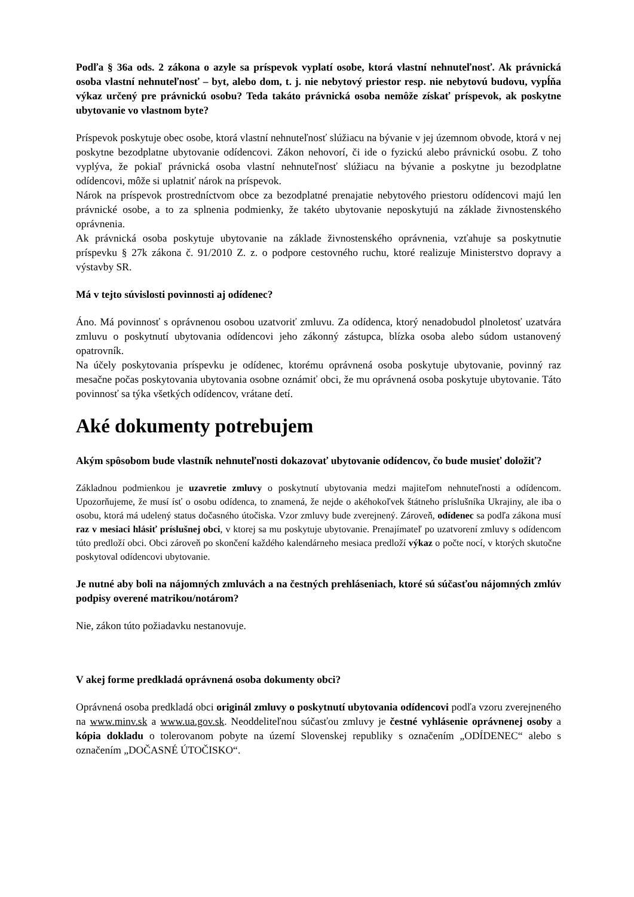Podľa § 36a ods. 2 zákona o azyle sa príspevok vyplatí osobe, ktorá vlastní nehnuteľnosť. Ak právnická osoba vlastní nehnuteľnosť – byt, alebo dom, t. j. nie nebytový priestor resp. nie nebytovú budovu, vypĺňa výkaz určený pre právnickú osobu? Teda takáto právnická osoba nemôže získať príspevok, ak poskytne ubytovanie vo vlastnom byte?
Príspevok poskytuje obec osobe, ktorá vlastní nehnuteľnosť slúžiacu na bývanie v jej územnom obvode, ktorá v nej poskytne bezodplatne ubytovanie odídencovi. Zákon nehovorí, či ide o fyzickú alebo právnickú osobu. Z toho vyplýva, že pokiaľ právnická osoba vlastní nehnuteľnosť slúžiacu na bývanie a poskytne ju bezodplatne odídencovi, môže si uplatniť nárok na príspevok.
Nárok na príspevok prostredníctvom obce za bezodplatné prenajatie nebytového priestoru odídencovi majú len právnické osobe, a to za splnenia podmienky, že takéto ubytovanie neposkytujú na základe živnostenského oprávnenia.
Ak právnická osoba poskytuje ubytovanie na základe živnostenského oprávnenia, vzťahuje sa poskytnutie príspevku § 27k zákona č. 91/2010 Z. z. o podpore cestovného ruchu, ktoré realizuje Ministerstvo dopravy a výstavby SR.
Má v tejto súvislosti povinnosti aj odídenec?
Áno. Má povinnosť s oprávnenou osobou uzatvoriť zmluvu. Za odídenca, ktorý nenadobudol plnoletosť uzatvára zmluvu o poskytnutí ubytovania odídencovi jeho zákonný zástupca, blízka osoba alebo súdom ustanovený opatrovník.
Na účely poskytovania príspevku je odídenec, ktorému oprávnená osoba poskytuje ubytovanie, povinný raz mesačne počas poskytovania ubytovania osobne oznámiť obci, že mu oprávnená osoba poskytuje ubytovanie. Táto povinnosť sa týka všetkých odídencov, vrátane detí.
Aké dokumenty potrebujem
Akým spôsobom bude vlastník nehnuteľnosti dokazovať ubytovanie odídencov, čo bude musieť doložiť?
Základnou podmienkou je uzavretie zmluvy o poskytnutí ubytovania medzi majiteľom nehnuteľnosti a odídencom. Upozorňujeme, že musí ísť o osobu odídenca, to znamená, že nejde o akéhokoľvek štátneho príslušníka Ukrajiny, ale iba o osobu, ktorá má udelený status dočasného útočiska. Vzor zmluvy bude zverejnený. Zároveň, odídenec sa podľa zákona musí raz v mesiaci hlásiť príslušnej obci, v ktorej sa mu poskytuje ubytovanie. Prenajímateľ po uzatvorení zmluvy s odídencom túto predloží obci. Obci zároveň po skončení každého kalendárneho mesiaca predloží výkaz o počte nocí, v ktorých skutočne poskytoval odídencovi ubytovanie.
Je nutné aby boli na nájomných zmluvách a na čestných prehláseniach, ktoré sú súčasťou nájomných zmlúv podpisy overené matrikou/notárom?
Nie, zákon túto požiadavku nestanovuje.
V akej forme predkladá oprávnená osoba dokumenty obci?
Oprávnená osoba predkladá obci originál zmluvy o poskytnutí ubytovania odídencovi podľa vzoru zverejneného na www.minv.sk a www.ua.gov.sk. Neoddeliteľnou súčasťou zmluvy je čestné vyhlásenie oprávnenej osoby a kópia dokladu o tolerovanom pobyte na území Slovenskej republiky s označením „ODÍDENEC“ alebo s označením „DOČASNÉ ÚTOČISKO“.